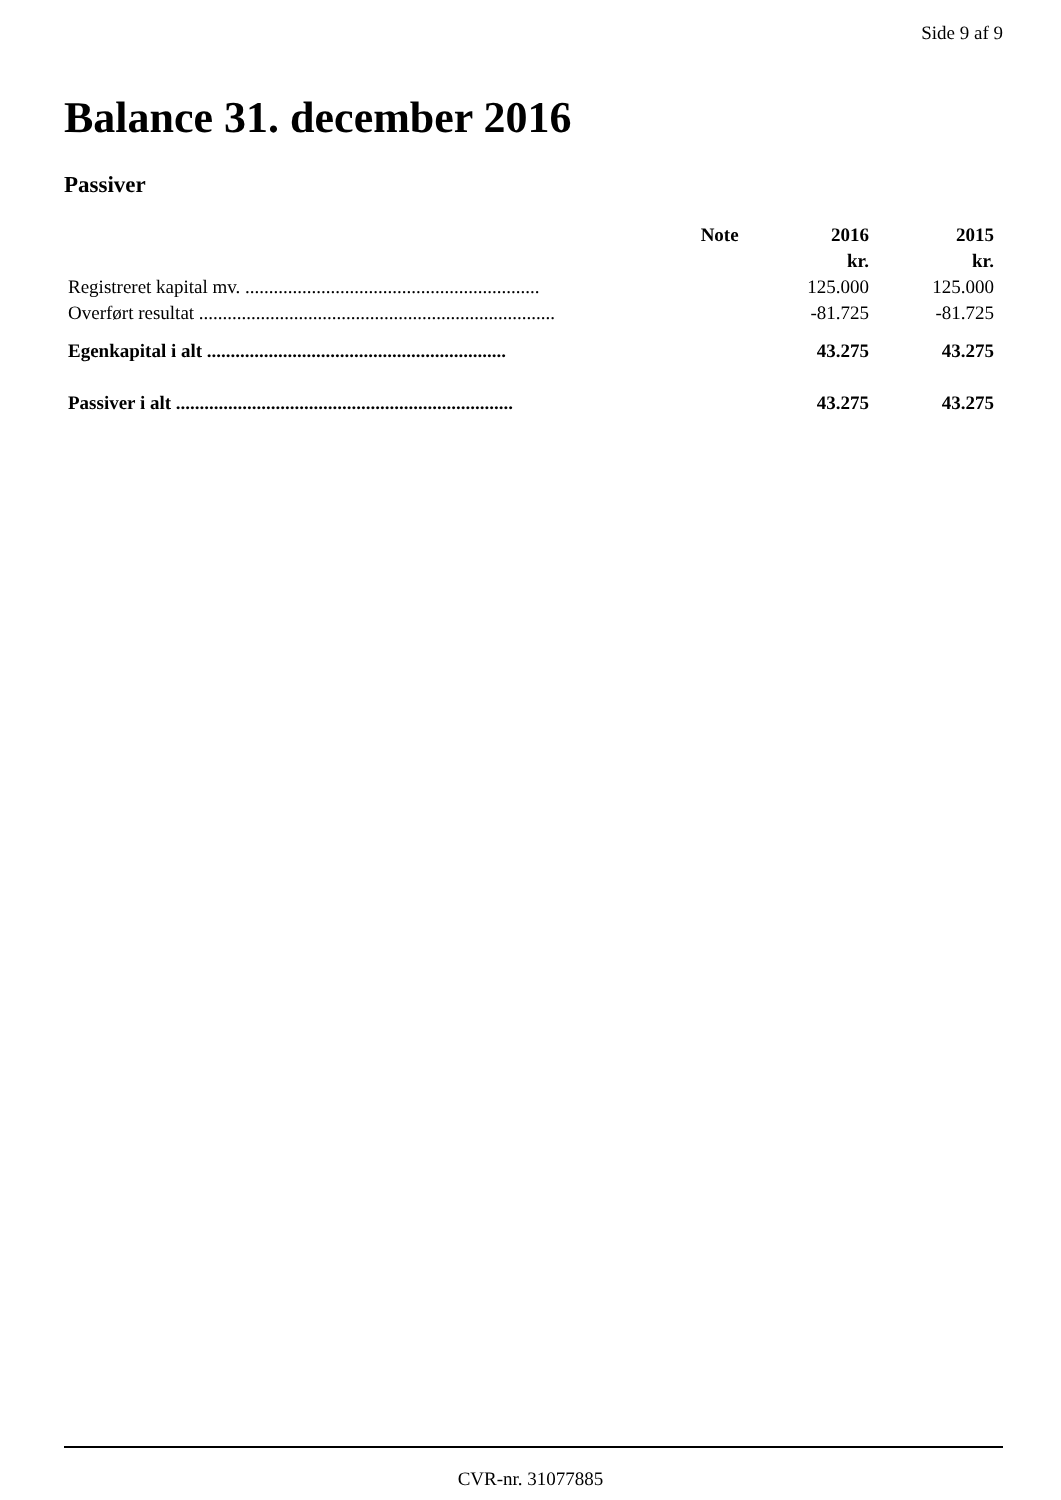Side 9 af 9
Balance 31. december 2016
Passiver
| | Note | 2016 | 2015 |
| --- | --- | --- | --- |
| | | kr. | kr. |
| Registreret kapital mv. .............................................................. | | 125.000 | 125.000 |
| Overført resultat ........................................................................... | | -81.725 | -81.725 |
| Egenkapital i alt ............................................................... | | 43.275 | 43.275 |
| Passiver i alt ....................................................................... | | 43.275 | 43.275 |
CVR-nr. 31077885